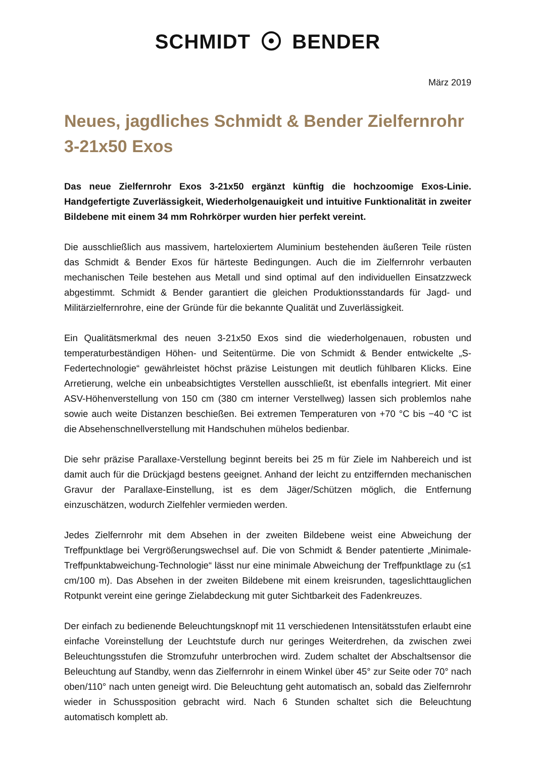SCHMIDT BENDER
März 2019
Neues, jagdliches Schmidt & Bender Zielfernrohr
3-21x50 Exos
Das neue Zielfernrohr Exos 3-21x50 ergänzt künftig die hochzoomige Exos-Linie. Handgefertigte Zuverlässigkeit, Wiederholgenauigkeit und intuitive Funktionalität in zweiter Bildebene mit einem 34 mm Rohrkörper wurden hier perfekt vereint.
Die ausschließlich aus massivem, harteloxiertem Aluminium bestehenden äußeren Teile rüsten das Schmidt & Bender Exos für härteste Bedingungen. Auch die im Zielfernrohr verbauten mechanischen Teile bestehen aus Metall und sind optimal auf den individuellen Einsatzzweck abgestimmt. Schmidt & Bender garantiert die gleichen Produktionsstandards für Jagd- und Militärzielfernrohre, eine der Gründe für die bekannte Qualität und Zuverlässigkeit.
Ein Qualitätsmerkmal des neuen 3-21x50 Exos sind die wiederholgenauen, robusten und temperaturbeständigen Höhen- und Seitentürme. Die von Schmidt & Bender entwickelte „S-Federtechnologie“ gewährleistet höchst präzise Leistungen mit deutlich fühlbaren Klicks. Eine Arretierung, welche ein unbeabsichtigtes Verstellen ausschließt, ist ebenfalls integriert. Mit einer ASV-Höhenverstellung von 150 cm (380 cm interner Verstellweg) lassen sich problemlos nahe sowie auch weite Distanzen beschießen. Bei extremen Temperaturen von +70 °C bis −40 °C ist die Absehenschnellverstellung mit Handschuhen mühelos bedienbar.
Die sehr präzise Parallaxe-Verstellung beginnt bereits bei 25 m für Ziele im Nahbereich und ist damit auch für die Drückjagd bestens geeignet. Anhand der leicht zu entziffernden mechanischen Gravur der Parallaxe-Einstellung, ist es dem Jäger/Schützen möglich, die Entfernung einzuschätzen, wodurch Zielfehler vermieden werden.
Jedes Zielfernrohr mit dem Absehen in der zweiten Bildebene weist eine Abweichung der Treffpunktlage bei Vergrößerungswechsel auf. Die von Schmidt & Bender patentierte „Minimale-Treffpunktabweichung-Technologie“ lässt nur eine minimale Abweichung der Treffpunktlage zu (≤1 cm/100 m). Das Absehen in der zweiten Bildebene mit einem kreisrunden, tageslichttauglichen Rotpunkt vereint eine geringe Zielabdeckung mit guter Sichtbarkeit des Fadenkreuzes.
Der einfach zu bedienende Beleuchtungsknopf mit 11 verschiedenen Intensitätsstufen erlaubt eine einfache Voreinstellung der Leuchtstufe durch nur geringes Weiterdrehen, da zwischen zwei Beleuchtungsstufen die Stromzufuhr unterbrochen wird. Zudem schaltet der Abschaltsensor die Beleuchtung auf Standby, wenn das Zielfernrohr in einem Winkel über 45° zur Seite oder 70° nach oben/110° nach unten geneigt wird. Die Beleuchtung geht automatisch an, sobald das Zielfernrohr wieder in Schussposition gebracht wird. Nach 6 Stunden schaltet sich die Beleuchtung automatisch komplett ab.